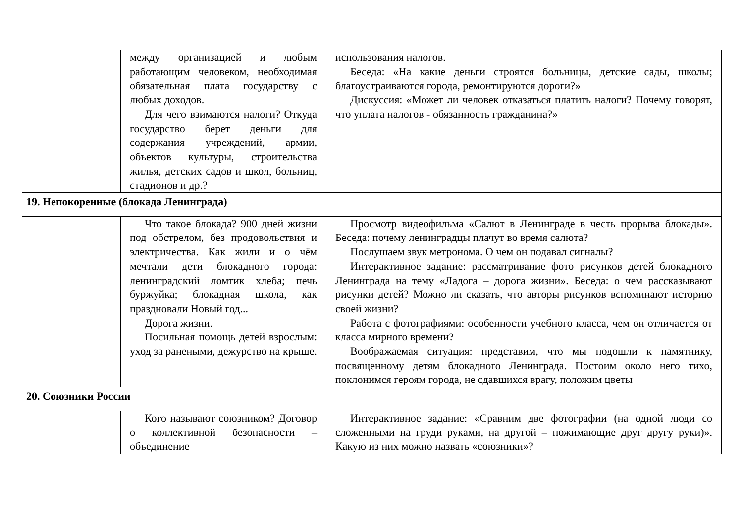| | между организацией и любым работающим человеком, необходимая обязательная плата государству с любых доходов. Для чего взимаются налоги? Откуда государство берет деньги для содержания учреждений, армии, объектов культуры, строительства жилья, детских садов и школ, больниц, стадионов и др.? | использования налогов. Беседа: «На какие деньги строятся больницы, детские сады, школы; благоустраиваются города, ремонтируются дороги?» Дискуссия: «Может ли человек отказаться платить налоги? Почему говорят, что уплата налогов - обязанность гражданина?» |
| 19. Непокоренные (блокада Ленинграда) | | |
| | Что такое блокада? 900 дней жизни под обстрелом, без продовольствия и электричества. Как жили и о чём мечтали дети блокадного города: ленинградский ломтик хлеба; печь буржуйка; блокадная школа, как праздновали Новый год... Дорога жизни. Посильная помощь детей взрослым: уход за ранеными, дежурство на крыше. | Просмотр видеофильма «Салют в Ленинграде в честь прорыва блокады». Беседа: почему ленинградцы плачут во время салюта? Послушаем звук метронома. О чем он подавал сигналы? Интерактивное задание: рассматривание фото рисунков детей блокадного Ленинграда на тему «Ладога – дорога жизни». Беседа: о чем рассказывают рисунки детей? Можно ли сказать, что авторы рисунков вспоминают историю своей жизни? Работа с фотографиями: особенности учебного класса, чем он отличается от класса мирного времени? Воображаемая ситуация: представим, что мы подошли к памятнику, посвященному детям блокадного Ленинграда. Постоим около него тихо, поклонимся героям города, не сдавшихся врагу, положим цветы |
| 20. Союзники России | | |
| | Кого называют союзником? Договор о коллективной безопасности – объединение | Интерактивное задание: «Сравним две фотографии (на одной люди со сложенными на груди руками, на другой – пожимающие друг другу руки)». Какую из них можно назвать «союзники»? |